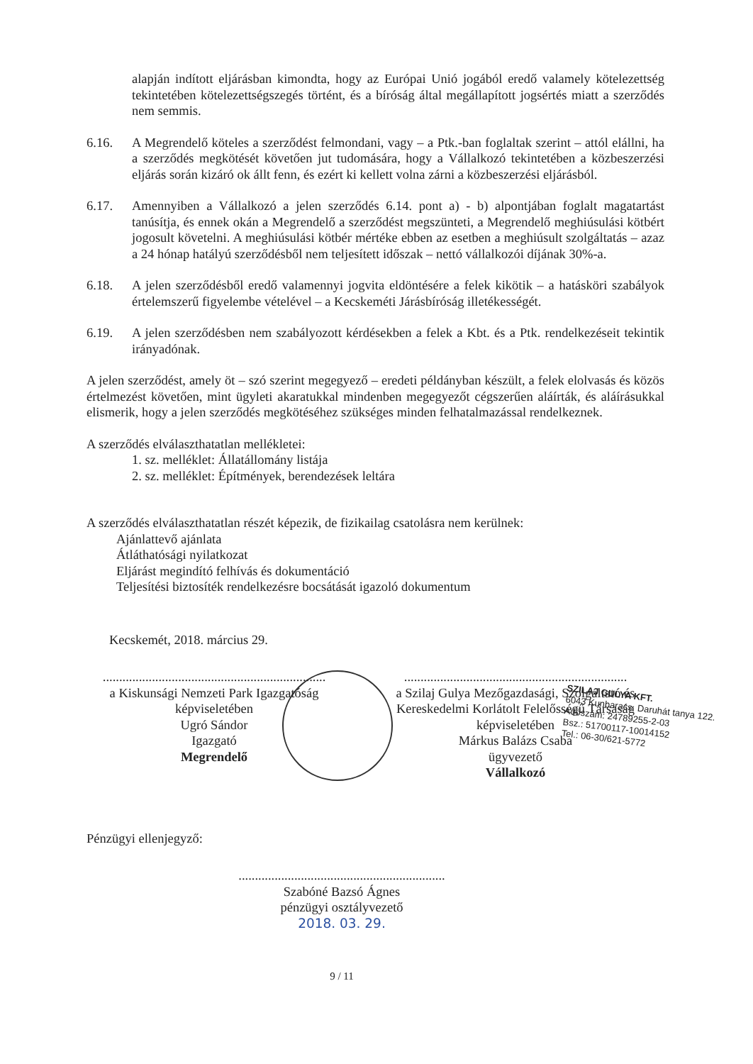alapján indított eljárásban kimondta, hogy az Európai Unió jogából eredő valamely kötelezettség tekintetében kötelezettségszegés történt, és a bíróság által megállapított jogsértés miatt a szerződés nem semmis.
6.16. A Megrendelő köteles a szerződést felmondani, vagy – a Ptk.-ban foglaltak szerint – attól elállni, ha a szerződés megkötését követően jut tudomására, hogy a Vállalkozó tekintetében a közbeszerzési eljárás során kizáró ok állt fenn, és ezért ki kellett volna zárni a közbeszerzési eljárásból.
6.17. Amennyiben a Vállalkozó a jelen szerződés 6.14. pont a) - b) alpontjában foglalt magatartást tanúsítja, és ennek okán a Megrendelő a szerződést megszünteti, a Megrendelő meghiúsulási kötbért jogosult követelni. A meghiúsulási kötbér mértéke ebben az esetben a meghiúsult szolgáltatás – azaz a 24 hónap hatályú szerződésből nem teljesített időszak – nettó vállalkozói díjának 30%-a.
6.18. A jelen szerződésből eredő valamennyi jogvita eldöntésére a felek kikötik – a hatásköri szabályok értelemszerű figyelembe vételével – a Kecskeméti Járásbíróság illetékességét.
6.19. A jelen szerződésben nem szabályozott kérdésekben a felek a Kbt. és a Ptk. rendelkezéseit tekintik irányadónak.
A jelen szerződést, amely öt – szó szerint megegyező – eredeti példányban készült, a felek elolvasás és közös értelmezést követően, mint ügyleti akaratukkal mindenben megegyezőt cégszerűen aláírták, és aláírásukkal elismerik, hogy a jelen szerződés megkötéséhez szükséges minden felhatalmazással rendelkeznek.
A szerződés elválaszthatatlan mellékletei:
1. sz. melléklet: Állatállomány listája
2. sz. melléklet: Építmények, berendezések leltára
A szerződés elválaszthatatlan részét képezik, de fizikailag csatolásra nem kerülnek:
Ajánlattevő ajánlata
Átláthatósági nyilatkozat
Eljárást megindító felhívás és dokumentáció
Teljesítési biztosíték rendelkezésre bocsátását igazoló dokumentum
Kecskemét, 2018. március 29.
....................................................................
a Kiskunsági Nemzeti Park Igazgatóság
képviseletében
Ugró Sándor
Igazgató
Megrendelő
....................................................................
a Szilaj Gulya Mezőgazdasági, Szolgáltató és Kereskedelmi Korlátolt Felelősségű Társaság
képviseletében
Márkus Balázs Csaba
ügyvezető
Vállalkozó
Pénzügyi ellenjegyző:
...............................................................
Szabóné Bazsó Ágnes
pénzügyi osztályvezető
2018. 03. 29.
9 / 11
SZILAJ GULYA KFT.
6043 Kunbaracs, Daruhát tanya 122.
Adószám: 24789255-2-03
Bsz.: 51700117-10014152
Tel.: 06-30/621-5772